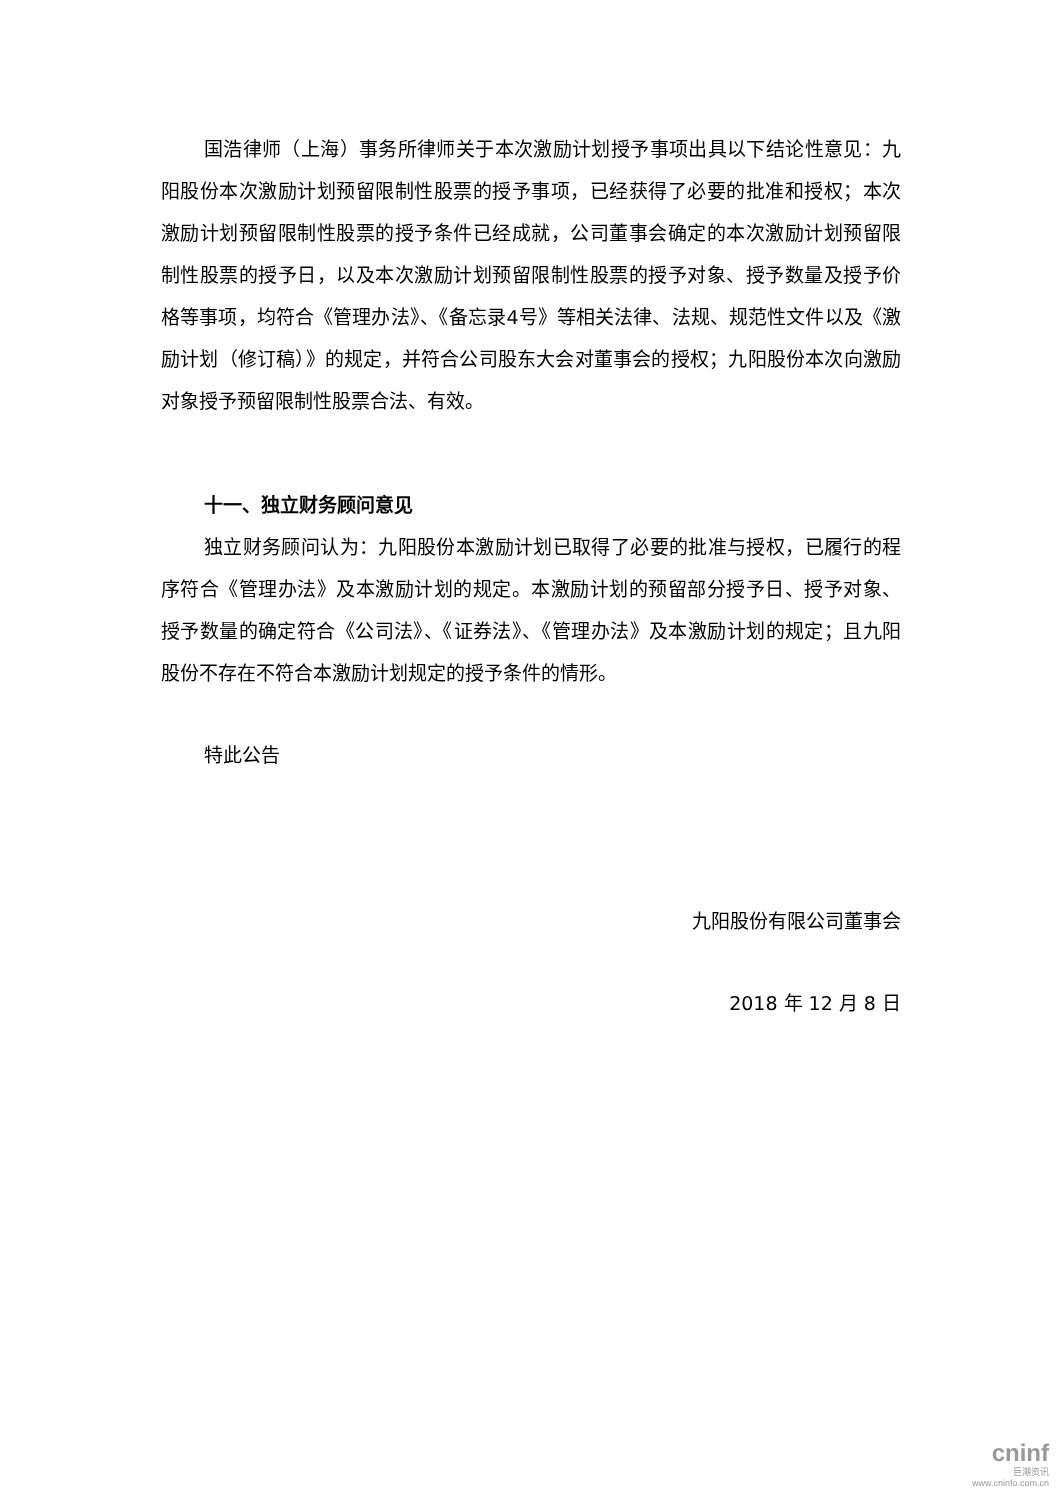国浩律师（上海）事务所律师关于本次激励计划授予事项出具以下结论性意见：九阳股份本次激励计划预留限制性股票的授予事项，已经获得了必要的批准和授权；本次激励计划预留限制性股票的授予条件已经成就，公司董事会确定的本次激励计划预留限制性股票的授予日，以及本次激励计划预留限制性股票的授予对象、授予数量及授予价格等事项，均符合《管理办法》、《备忘录4号》等相关法律、法规、规范性文件以及《激励计划（修订稿）》的规定，并符合公司股东大会对董事会的授权；九阳股份本次向激励对象授予预留限制性股票合法、有效。
十一、独立财务顾问意见
独立财务顾问认为：九阳股份本激励计划已取得了必要的批准与授权，已履行的程序符合《管理办法》及本激励计划的规定。本激励计划的预留部分授予日、授予对象、授予数量的确定符合《公司法》、《证券法》、《管理办法》及本激励计划的规定；且九阳股份不存在不符合本激励计划规定的授予条件的情形。
特此公告
九阳股份有限公司董事会
2018 年 12 月 8 日
cninf
巨潮资讯
www.cninfo.com.cn